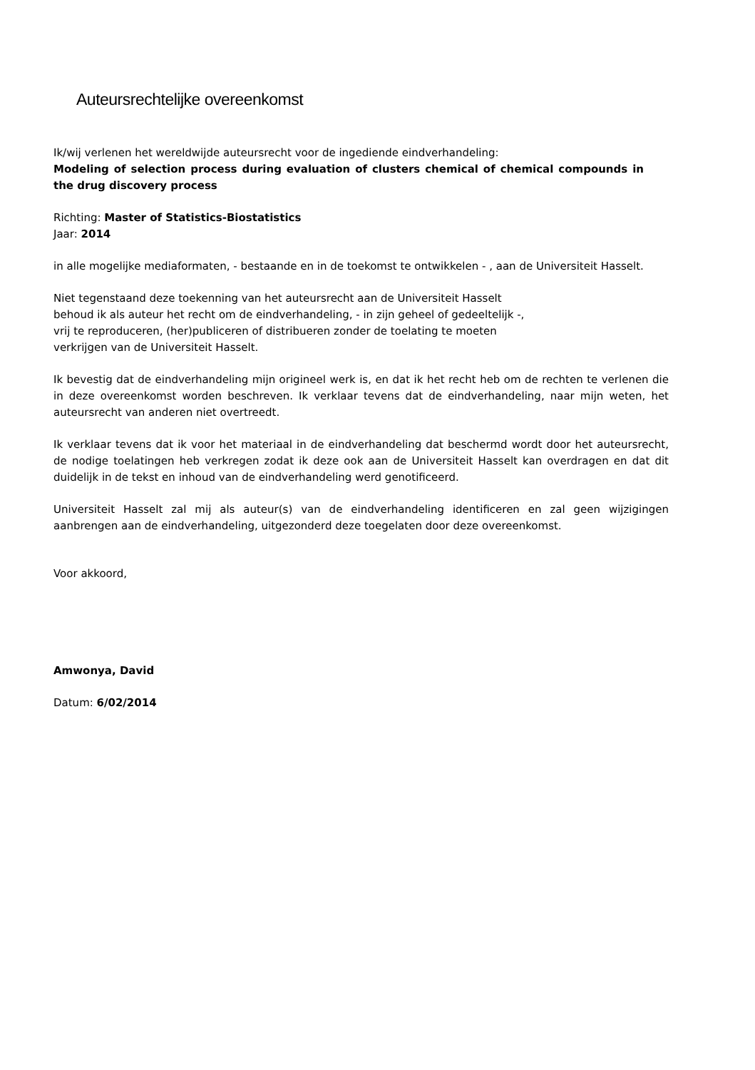Auteursrechtelijke overeenkomst
Ik/wij verlenen het wereldwijde auteursrecht voor de ingediende eindverhandeling:
Modeling of selection process during evaluation of clusters chemical of chemical compounds in the drug discovery process
Richting: Master of Statistics-Biostatistics
Jaar: 2014
in alle mogelijke mediaformaten, - bestaande en in de toekomst te ontwikkelen - , aan de Universiteit Hasselt.
Niet tegenstaand deze toekenning van het auteursrecht aan de Universiteit Hasselt
behoud ik als auteur het recht om de eindverhandeling, - in zijn geheel of gedeeltelijk -,
vrij te reproduceren, (her)publiceren of distribueren zonder de toelating te moeten
verkrijgen van de Universiteit Hasselt.
Ik bevestig dat de eindverhandeling mijn origineel werk is, en dat ik het recht heb om de rechten te verlenen die in deze overeenkomst worden beschreven. Ik verklaar tevens dat de eindverhandeling, naar mijn weten, het auteursrecht van anderen niet overtreedt.
Ik verklaar tevens dat ik voor het materiaal in de eindverhandeling dat beschermd wordt door het auteursrecht, de nodige toelatingen heb verkregen zodat ik deze ook aan de Universiteit Hasselt kan overdragen en dat dit duidelijk in de tekst en inhoud van de eindverhandeling werd genotificeerd.
Universiteit Hasselt zal mij als auteur(s) van de eindverhandeling identificeren en zal geen wijzigingen aanbrengen aan de eindverhandeling, uitgezonderd deze toegelaten door deze overeenkomst.
Voor akkoord,
Amwonya, David
Datum: 6/02/2014